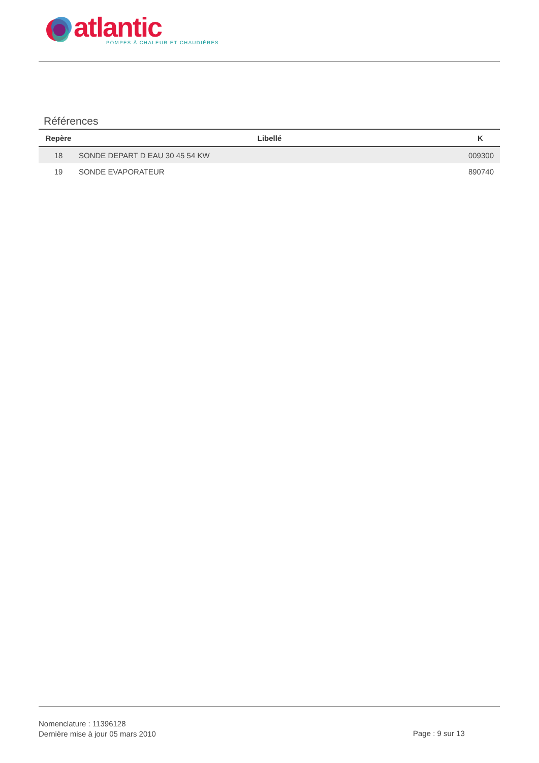atlantic
POMPES À CHALEUR ET CHAUDIÈRES
Références
| Repère | Libellé | K |
| --- | --- | --- |
| 18 | SONDE DEPART D EAU 30 45 54 KW | 009300 |
| 19 | SONDE EVAPORATEUR | 890740 |
Nomenclature : 11396128
Dernière mise à jour 05 mars 2010
Page : 9 sur 13